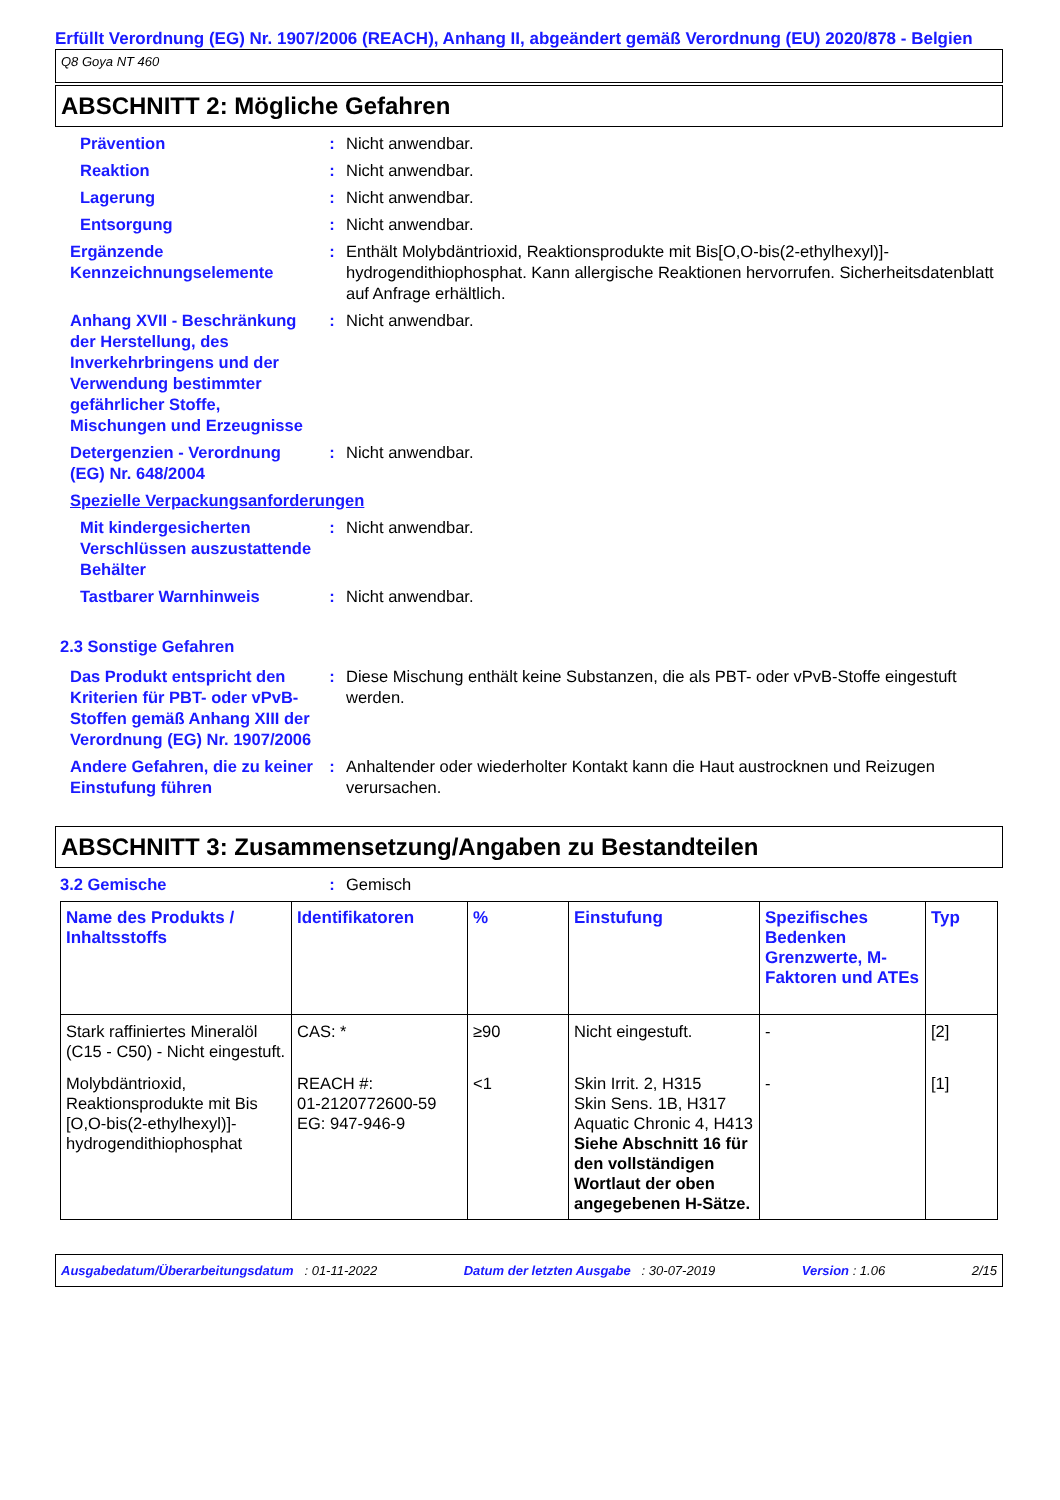Erfüllt Verordnung (EG) Nr. 1907/2006 (REACH), Anhang II, abgeändert gemäß Verordnung (EU) 2020/878 - Belgien
Q8 Goya NT 460
ABSCHNITT 2: Mögliche Gefahren
Prävention : Nicht anwendbar.
Reaktion : Nicht anwendbar.
Lagerung : Nicht anwendbar.
Entsorgung : Nicht anwendbar.
Ergänzende Kennzeichnungselemente
: Enthält Molybdäntrioxid, Reaktionsprodukte mit Bis[O,O-bis(2-ethylhexyl)]-hydrogendithiophosphat. Kann allergische Reaktionen hervorrufen. Sicherheitsdatenblatt auf Anfrage erhältlich.
Anhang XVII - Beschränkung der Herstellung, des Inverkehrbringens und der Verwendung bestimmter gefährlicher Stoffe, Mischungen und Erzeugnisse
: Nicht anwendbar.
Detergenzien - Verordnung (EG) Nr. 648/2004
: Nicht anwendbar.
Spezielle Verpackungsanforderungen
Mit kindergesicherten Verschlüssen auszustattende Behälter
: Nicht anwendbar.
Tastbarer Warnhinweis : Nicht anwendbar.
2.3 Sonstige Gefahren
Das Produkt entspricht den Kriterien für PBT- oder vPvB-Stoffen gemäß Anhang XIII der Verordnung (EG) Nr. 1907/2006
: Diese Mischung enthält keine Substanzen, die als PBT- oder vPvB-Stoffe eingestuft werden.
Andere Gefahren, die zu keiner Einstufung führen
: Anhaltender oder wiederholter Kontakt kann die Haut austrocknen und Reizugen verursachen.
ABSCHNITT 3: Zusammensetzung/Angaben zu Bestandteilen
3.2 Gemische : Gemisch
| Name des Produkts / Inhaltsstoffs | Identifikatoren | % | Einstufung | Spezifisches Bedenken Grenzwerte, M-Faktoren und ATEs | Typ |
| --- | --- | --- | --- | --- | --- |
| Stark raffiniertes Mineralöl (C15 - C50) - Nicht eingestuft. | CAS: * | ≥90 | Nicht eingestuft. | - | [2] |
| Molybdäntrioxid, Reaktionsprodukte mit Bis [O,O-bis(2-ethylhexyl)]-hydrogendithiophosphat | REACH #: 01-2120772600-59 EG: 947-946-9 | <1 | Skin Irrit. 2, H315 Skin Sens. 1B, H317 Aquatic Chronic 4, H413 Siehe Abschnitt 16 für den vollständigen Wortlaut der oben angegebenen H-Sätze. | - | [1] |
Ausgabedatum/Überarbeitungsdatum : 01-11-2022 Datum der letzten Ausgabe : 30-07-2019 Version : 1.06 2/15